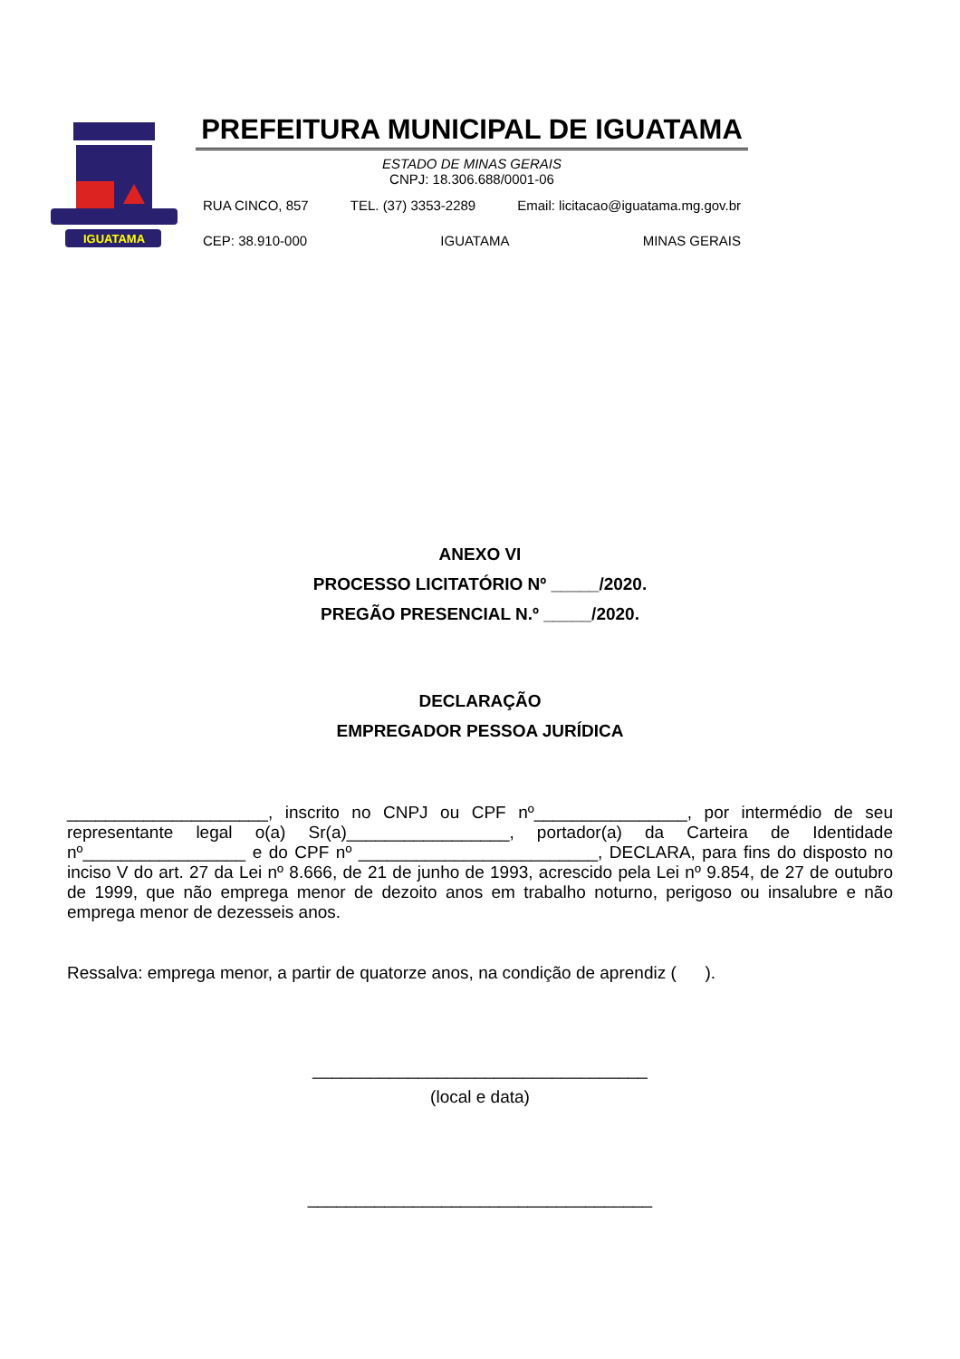IGUATAMA
PREFEITURA MUNICIPAL DE IGUATAMA
ESTADO DE MINAS GERAIS
CNPJ: 18.306.688/0001-06
RUA CINCO, 857 TEL. (37) 3353-2289 Email: licitacao@iguatama.mg.gov.br
CEP: 38.910-000 IGUATAMA MINAS GERAIS
ANEXO VI
PROCESSO LICITATÓRIO Nº _____/2020.
PREGÃO PRESENCIAL N.º _____/2020.
DECLARAÇÃO
EMPREGADOR PESSOA JURÍDICA
_____________________, inscrito no CNPJ ou CPF nº________________, por intermédio de seu representante legal o(a) Sr(a)_________________, portador(a) da Carteira de Identidade nº_________________ e do CPF nº _________________________, DECLARA, para fins do disposto no inciso V do art. 27 da Lei nº 8.666, de 21 de junho de 1993, acrescido pela Lei nº 9.854, de 27 de outubro de 1999, que não emprega menor de dezoito anos em trabalho noturno, perigoso ou insalubre e não emprega menor de dezesseis anos.
Ressalva: emprega menor, a partir de quatorze anos, na condição de aprendiz ( ).
___________________________________
(local e data)
____________________________________